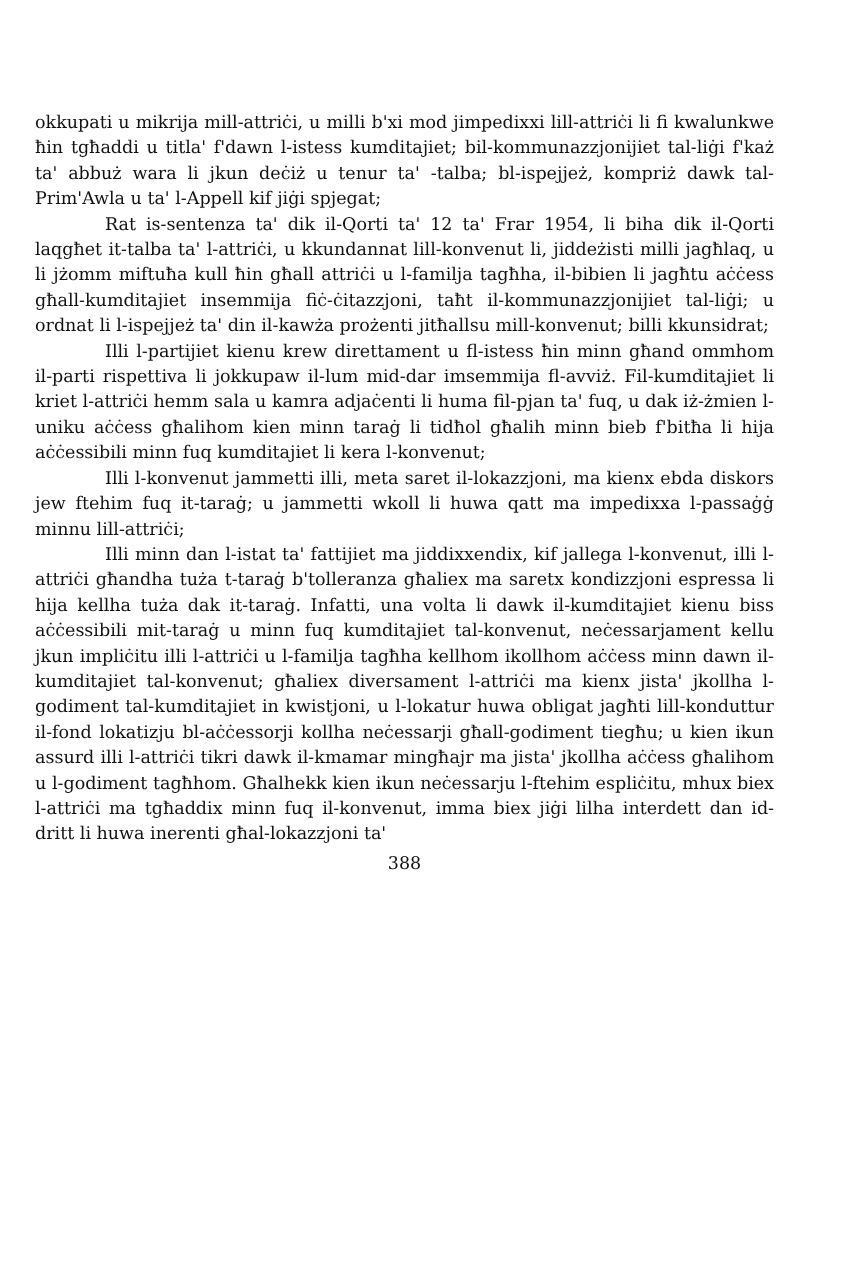okkupati u mikrija mill-attriċi, u milli b'xi mod jimpedixxi lill-attriċi li fi kwalunkwe ħin tgħaddi u titla' f'dawn l-istess kumditajiet; bil-kommunazzjonijiet tal-liġi f'każ ta' abbuż wara li jkun deċiż u tenur ta' -talba; bl-ispejjeż, kompriż dawk tal-Prim'Awla u ta' l-Appell kif jiġi spjegat;
Rat is-sentenza ta' dik il-Qorti ta' 12 ta' Frar 1954, li biha dik il-Qorti laqgħet it-talba ta' l-attriċi, u kkundannat lill-konvenut li, jiddeżisti milli jagħlaq, u li jżomm miftuħa kull ħin għall attriċi u l-familja tagħha, il-bibien li jagħtu aċċess għall-kumditajiet insemmija fiċ-ċitazzjoni, taħt il-kommunazzjonijiet tal-liġi; u ordnat li l-ispejjeż ta' din il-kawża prożenti jitħallsu mill-konvenut; billi kkunsidrat;
Illi l-partijiet kienu krew direttament u fl-istess ħin minn għand ommhom il-parti rispettiva li jokkupaw il-lum mid-dar imsemmija fl-avviż. Fil-kumditajiet li kriet l-attriċi hemm sala u kamra adjaċenti li huma fil-pjan ta' fuq, u dak iż-żmien l-uniku aċċess għalihom kien minn taraġ li tidħol għalih minn bieb f'bitħa li hija aċċessibili minn fuq kumditajiet li kera l-konvenut;
Illi l-konvenut jammetti illi, meta saret il-lokazzjoni, ma kienx ebda diskors jew ftehim fuq it-taraġ; u jammetti wkoll li huwa qatt ma impedixxa l-passaġġ minnu lill-attriċi;
Illi minn dan l-istat ta' fattijiet ma jiddixxendix, kif jallega l-konvenut, illi l-attriċi għandha tuża t-taraġ b'tolleranza għaliex ma saretx kondizzjoni espressa li hija kellha tuża dak it-taraġ. Infatti, una volta li dawk il-kumditajiet kienu biss aċċessibili mit-taraġ u minn fuq kumditajiet tal-konvenut, neċessarjament kellu jkun impliċitu illi l-attriċi u l-familja tagħha kellhom ikollhom aċċess minn dawn il-kumditajiet tal-konvenut; għaliex diversament l-attriċi ma kienx jista' jkollha l-godiment tal-kumditajiet in kwistjoni, u l-lokatur huwa obligat jagħti lill-konduttur il-fond lokatizju bl-aċċessorji kollha neċessarji għall-godiment tiegħu; u kien ikun assurd illi l-attriċi tikri dawk il-kmamar mingħajr ma jista' jkollha aċċess għalihom u l-godiment tagħhom. Għalhekk kien ikun neċessarju l-ftehim espliċitu, mhux biex l-attriċi ma tgħaddix minn fuq il-konvenut, imma biex jiġi lilha interdett dan id-dritt li huwa inerenti għal-lokazzjoni ta'
388